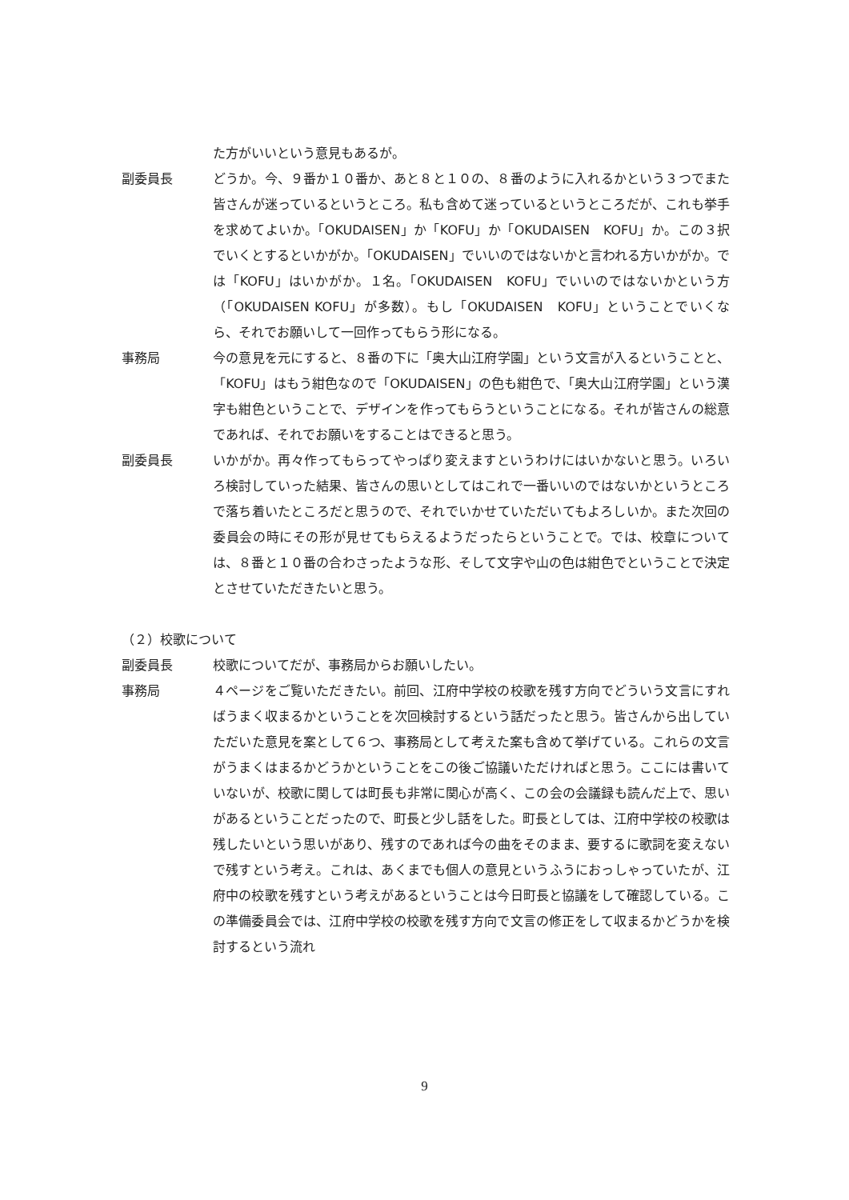た方がいいという意見もあるが。
副委員長 どうか。今、９番か１０番か、あと８と１０の、８番のように入れるかという３つでまた皆さんが迷っているというところ。私も含めて迷っているというところだが、これも挙手を求めてよいか。「OKUDAISEN」か「KOFU」か「OKUDAISEN　KOFU」か。この３択でいくとするといかがか。「OKUDAISEN」でいいのではないかと言われる方いかがか。では「KOFU」はいかがか。１名。「OKUDAISEN　KOFU」でいいのではないかという方（「OKUDAISEN KOFU」が多数）。もし「OKUDAISEN　KOFU」ということでいくなら、それでお願いして一回作ってもらう形になる。
事務局 今の意見を元にすると、８番の下に「奥大山江府学園」という文言が入るということと、「KOFU」はもう紺色なので「OKUDAISEN」の色も紺色で、「奥大山江府学園」という漢字も紺色ということで、デザインを作ってもらうということになる。それが皆さんの総意であれば、それでお願いをすることはできると思う。
副委員長 いかがか。再々作ってもらってやっぱり変えますというわけにはいかないと思う。いろいろ検討していった結果、皆さんの思いとしてはこれで一番いいのではないかというところで落ち着いたところだと思うので、それでいかせていただいてもよろしいか。また次回の委員会の時にその形が見せてもらえるようだったらということで。では、校章については、８番と１０番の合わさったような形、そして文字や山の色は紺色でということで決定とさせていただきたいと思う。
（２）校歌について
副委員長 校歌についてだが、事務局からお願いしたい。
事務局 ４ページをご覧いただきたい。前回、江府中学校の校歌を残す方向でどういう文言にすればうまく収まるかということを次回検討するという話だったと思う。皆さんから出していただいた意見を案として６つ、事務局として考えた案も含めて挙げている。これらの文言がうまくはまるかどうかということをこの後ご協議いただければと思う。ここには書いていないが、校歌に関しては町長も非常に関心が高く、この会の会議録も読んだ上で、思いがあるということだったので、町長と少し話をした。町長としては、江府中学校の校歌は残したいという思いがあり、残すのであれば今の曲をそのまま、要するに歌詞を変えないで残すという考え。これは、あくまでも個人の意見というふうにおっしゃっていたが、江府中の校歌を残すという考えがあるということは今日町長と協議をして確認している。この準備委員会では、江府中学校の校歌を残す方向で文言の修正をして収まるかどうかを検討するという流れ
9